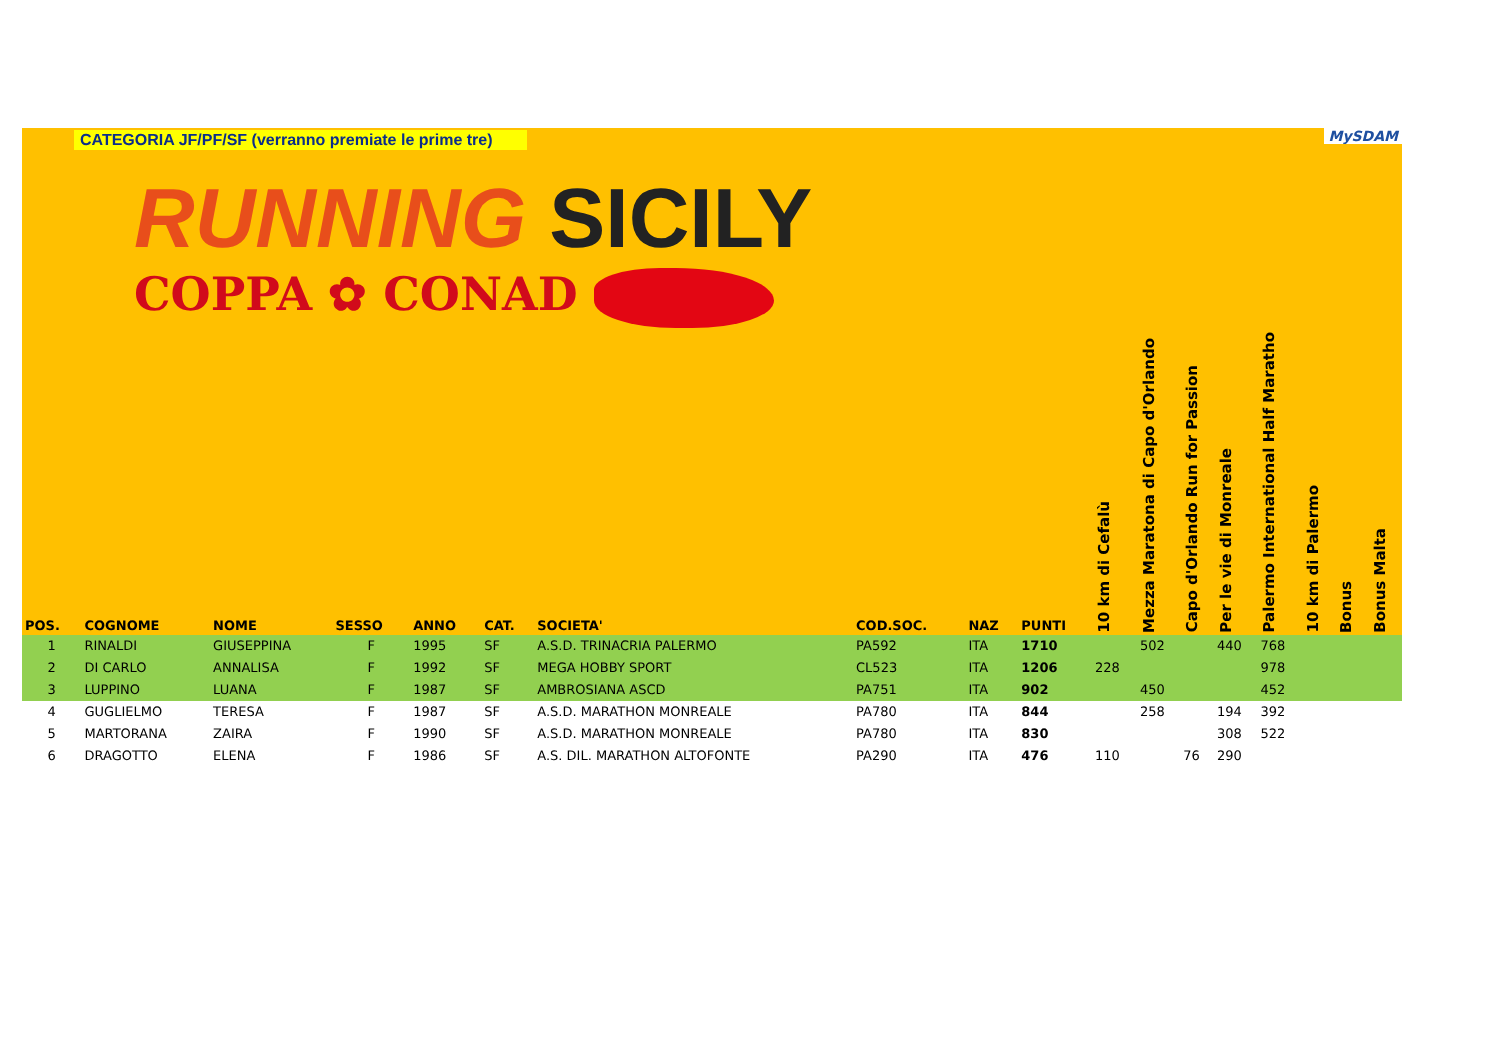| CATEGORIA JF/PF/SF (verranno premiate le prime tre) RUNNING SICILY COPPA ✿ CONAD | | | | | | | | | | | MySDAM | | | | | | |
| --- | --- | --- | --- | --- | --- | --- | --- | --- | --- | --- | --- | --- | --- | --- | --- | --- | --- |
| POS. | COGNOME | NOME | SESSO | ANNO | CAT. | SOCIETA' | COD.SOC. | NAZ | PUNTI | 10 km di Cefalù | Mezza Maratona di Capo d'Orlando | Capo d'Orlando Run for Passion | Per le vie di Monreale | Palermo International Half Maratho | 10 km di Palermo | Bonus | Bonus Malta |
| 1 | RINALDI | GIUSEPPINA | F | 1995 | SF | A.S.D. TRINACRIA PALERMO | PA592 | ITA | 1710 | | 502 | | 440 | 768 | | | |
| 2 | DI CARLO | ANNALISA | F | 1992 | SF | MEGA HOBBY SPORT | CL523 | ITA | 1206 | 228 | | | | 978 | | | |
| 3 | LUPPINO | LUANA | F | 1987 | SF | AMBROSIANA ASCD | PA751 | ITA | 902 | | 450 | | | 452 | | | |
| 4 | GUGLIELMO | TERESA | F | 1987 | SF | A.S.D. MARATHON MONREALE | PA780 | ITA | 844 | | 258 | | 194 | 392 | | | |
| 5 | MARTORANA | ZAIRA | F | 1990 | SF | A.S.D. MARATHON MONREALE | PA780 | ITA | 830 | | | | 308 | 522 | | | |
| 6 | DRAGOTTO | ELENA | F | 1986 | SF | A.S. DIL. MARATHON ALTOFONTE | PA290 | ITA | 476 | 110 | | 76 | 290 | | | | |